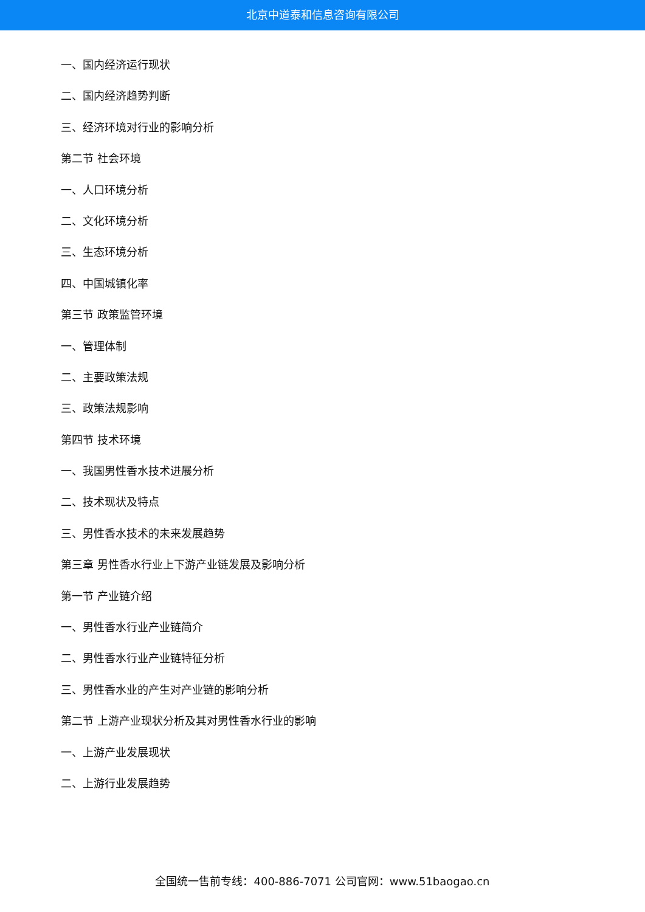北京中道泰和信息咨询有限公司
一、国内经济运行现状
二、国内经济趋势判断
三、经济环境对行业的影响分析
第二节 社会环境
一、人口环境分析
二、文化环境分析
三、生态环境分析
四、中国城镇化率
第三节 政策监管环境
一、管理体制
二、主要政策法规
三、政策法规影响
第四节 技术环境
一、我国男性香水技术进展分析
二、技术现状及特点
三、男性香水技术的未来发展趋势
第三章 男性香水行业上下游产业链发展及影响分析
第一节 产业链介绍
一、男性香水行业产业链简介
二、男性香水行业产业链特征分析
三、男性香水业的产生对产业链的影响分析
第二节 上游产业现状分析及其对男性香水行业的影响
一、上游产业发展现状
二、上游行业发展趋势
全国统一售前专线：400-886-7071 公司官网：www.51baogao.cn